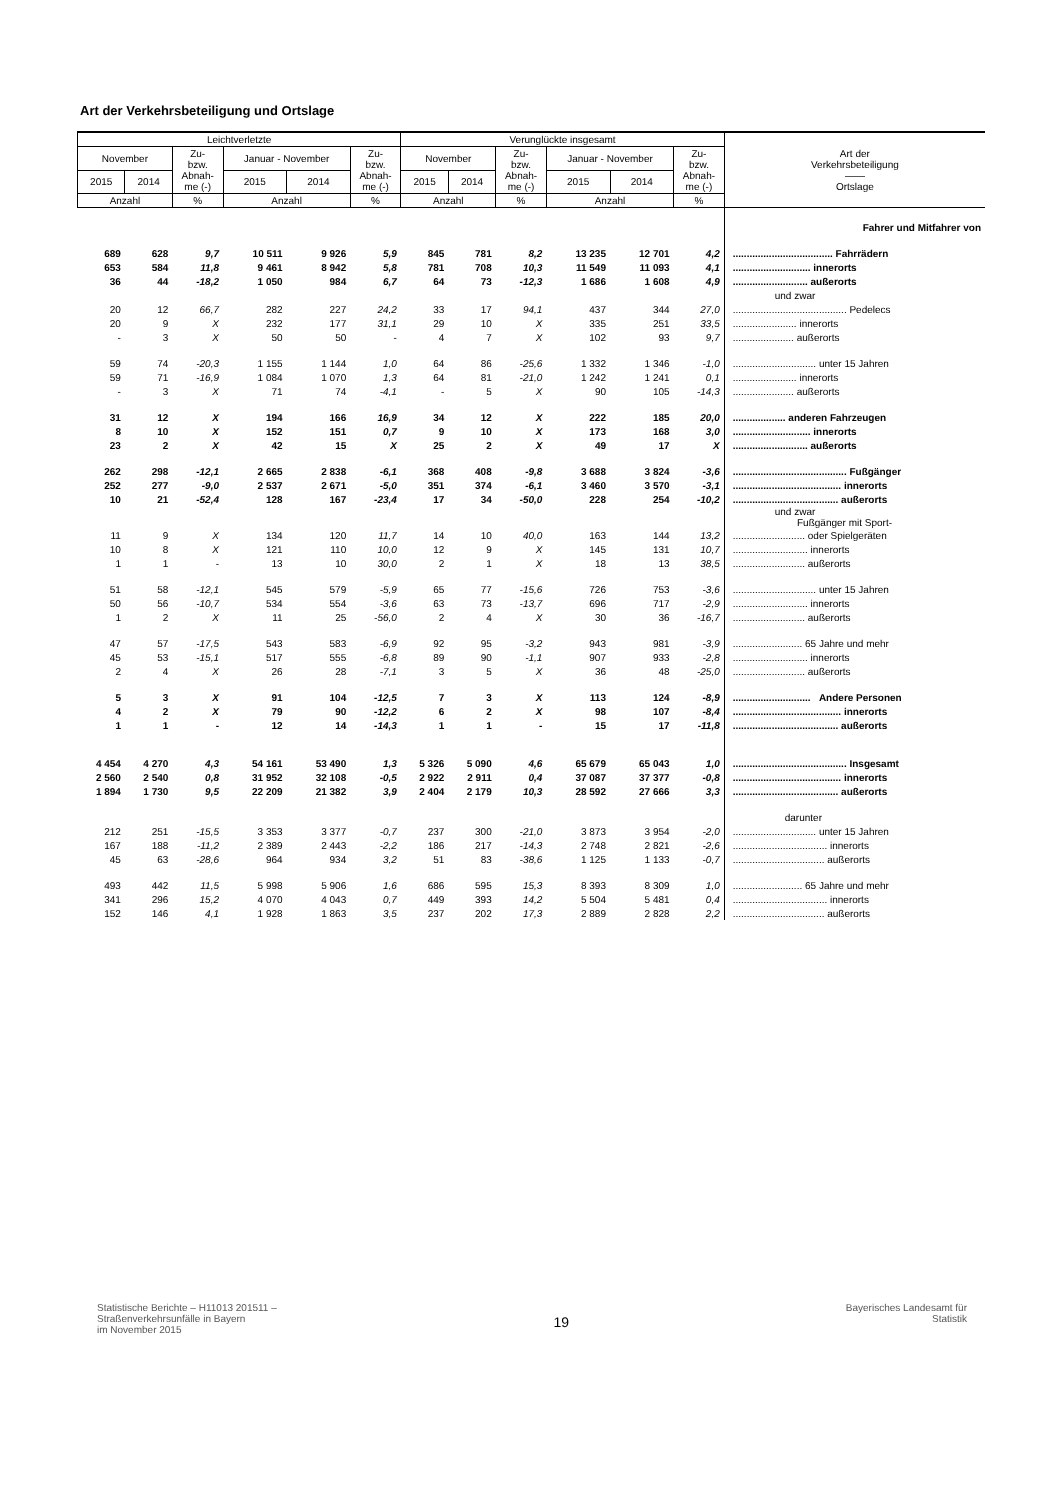Art der Verkehrsbeteiligung und Ortslage
| Leichtverletzte | | | | | | Verunglückte insgesamt | | | | | | Art der Verkehrsbeteiligung —— Ortslage |
| --- | --- | --- | --- | --- | --- | --- | --- | --- | --- | --- | --- | --- |
| November | | Zu- bzw. Abnah- me (-) | Januar - November | | Zu- bzw. Abnah- me (-) | November | | Zu- bzw. Abnah- me (-) | Januar - November | | Zu- bzw. Abnah- me (-) | |
| 2015 | 2014 | | 2015 | 2014 | | 2015 | 2014 | | 2015 | 2014 | | |
| Anzahl | | % | Anzahl | | % | Anzahl | | % | Anzahl | | % | |
| | | | | | | | | | | | | Fahrer und Mitfahrer von |
| 689 | 628 | 9,7 | 10 511 | 9 926 | 5,9 | 845 | 781 | 8,2 | 13 235 | 12 701 | 4,2 | .................................... Fahrrädern |
| 653 | 584 | 11,8 | 9 461 | 8 942 | 5,8 | 781 | 708 | 10,3 | 11 549 | 11 093 | 4,1 | ............................ innerorts |
| 36 | 44 | -18,2 | 1 050 | 984 | 6,7 | 64 | 73 | -12,3 | 1 686 | 1 608 | 4,9 | ........................... außerorts |
| | | | | | | | | | | | | und zwar |
| 20 | 12 | 66,7 | 282 | 227 | 24,2 | 33 | 17 | 94,1 | 437 | 344 | 27,0 | ......................................... Pedelecs |
| 20 | 9 | X | 232 | 177 | 31,1 | 29 | 10 | X | 335 | 251 | 33,5 | ....................... innerorts |
| - | 3 | X | 50 | 50 | - | 4 | 7 | X | 102 | 93 | 9,7 | ...................... außerorts |
| 59 | 74 | -20,3 | 1 155 | 1 144 | 1,0 | 64 | 86 | -25,6 | 1 332 | 1 346 | -1,0 | .............................. unter 15 Jahren |
| 59 | 71 | -16,9 | 1 084 | 1 070 | 1,3 | 64 | 81 | -21,0 | 1 242 | 1 241 | 0,1 | ....................... innerorts |
| - | 3 | X | 71 | 74 | -4,1 | - | 5 | X | 90 | 105 | -14,3 | ...................... außerorts |
| 31 | 12 | X | 194 | 166 | 16,9 | 34 | 12 | X | 222 | 185 | 20,0 | ................... anderen Fahrzeugen |
| 8 | 10 | X | 152 | 151 | 0,7 | 9 | 10 | X | 173 | 168 | 3,0 | ............................ innerorts |
| 23 | 2 | X | 42 | 15 | X | 25 | 2 | X | 49 | 17 | X | ........................... außerorts |
| 262 | 298 | -12,1 | 2 665 | 2 838 | -6,1 | 368 | 408 | -9,8 | 3 688 | 3 824 | -3,6 | ......................................... Fußgänger |
| 252 | 277 | -9,0 | 2 537 | 2 671 | -5,0 | 351 | 374 | -6,1 | 3 460 | 3 570 | -3,1 | ....................................... innerorts |
| 10 | 21 | -52,4 | 128 | 167 | -23,4 | 17 | 34 | -50,0 | 228 | 254 | -10,2 | ...................................... außerorts |
| | | | | | | | | | | | | und zwar Fußgänger mit Sport- |
| 11 | 9 | X | 134 | 120 | 11,7 | 14 | 10 | 40,0 | 163 | 144 | 13,2 | .......................... oder Spielgeräten |
| 10 | 8 | X | 121 | 110 | 10,0 | 12 | 9 | X | 145 | 131 | 10,7 | ........................... innerorts |
| 1 | 1 | - | 13 | 10 | 30,0 | 2 | 1 | X | 18 | 13 | 38,5 | .......................... außerorts |
| 51 | 58 | -12,1 | 545 | 579 | -5,9 | 65 | 77 | -15,6 | 726 | 753 | -3,6 | .............................. unter 15 Jahren |
| 50 | 56 | -10,7 | 534 | 554 | -3,6 | 63 | 73 | -13,7 | 696 | 717 | -2,9 | ........................... innerorts |
| 1 | 2 | X | 11 | 25 | -56,0 | 2 | 4 | X | 30 | 36 | -16,7 | .......................... außerorts |
| 47 | 57 | -17,5 | 543 | 583 | -6,9 | 92 | 95 | -3,2 | 943 | 981 | -3,9 | ......................... 65 Jahre und mehr |
| 45 | 53 | -15,1 | 517 | 555 | -6,8 | 89 | 90 | -1,1 | 907 | 933 | -2,8 | ........................... innerorts |
| 2 | 4 | X | 26 | 28 | -7,1 | 3 | 5 | X | 36 | 48 | -25,0 | .......................... außerorts |
| 5 | 3 | X | 91 | 104 | -12,5 | 7 | 3 | X | 113 | 124 | -8,9 | ............................ Andere Personen |
| 4 | 2 | X | 79 | 90 | -12,2 | 6 | 2 | X | 98 | 107 | -8,4 | ....................................... innerorts |
| 1 | 1 | - | 12 | 14 | -14,3 | 1 | 1 | - | 15 | 17 | -11,8 | ...................................... außerorts |
| 4 454 | 4 270 | 4,3 | 54 161 | 53 490 | 1,3 | 5 326 | 5 090 | 4,6 | 65 679 | 65 043 | 1,0 | ......................................... Insgesamt |
| 2 560 | 2 540 | 0,8 | 31 952 | 32 108 | -0,5 | 2 922 | 2 911 | 0,4 | 37 087 | 37 377 | -0,8 | ....................................... innerorts |
| 1 894 | 1 730 | 9,5 | 22 209 | 21 382 | 3,9 | 2 404 | 2 179 | 10,3 | 28 592 | 27 666 | 3,3 | ...................................... außerorts |
| | | | | | | | | | | | | darunter |
| 212 | 251 | -15,5 | 3 353 | 3 377 | -0,7 | 237 | 300 | -21,0 | 3 873 | 3 954 | -2,0 | .............................. unter 15 Jahren |
| 167 | 188 | -11,2 | 2 389 | 2 443 | -2,2 | 186 | 217 | -14,3 | 2 748 | 2 821 | -2,6 | .................................. innerorts |
| 45 | 63 | -28,6 | 964 | 934 | 3,2 | 51 | 83 | -38,6 | 1 125 | 1 133 | -0,7 | ................................. außerorts |
| 493 | 442 | 11,5 | 5 998 | 5 906 | 1,6 | 686 | 595 | 15,3 | 8 393 | 8 309 | 1,0 | ......................... 65 Jahre und mehr |
| 341 | 296 | 15,2 | 4 070 | 4 043 | 0,7 | 449 | 393 | 14,2 | 5 504 | 5 481 | 0,4 | .................................. innerorts |
| 152 | 146 | 4,1 | 1 928 | 1 863 | 3,5 | 237 | 202 | 17,3 | 2 889 | 2 828 | 2,2 | ................................. außerorts |
Statistische Berichte – H11013 201511 –
Straßenverkehrsunfälle in Bayern
im November 2015
19
Bayerisches Landesamt für
Statistik